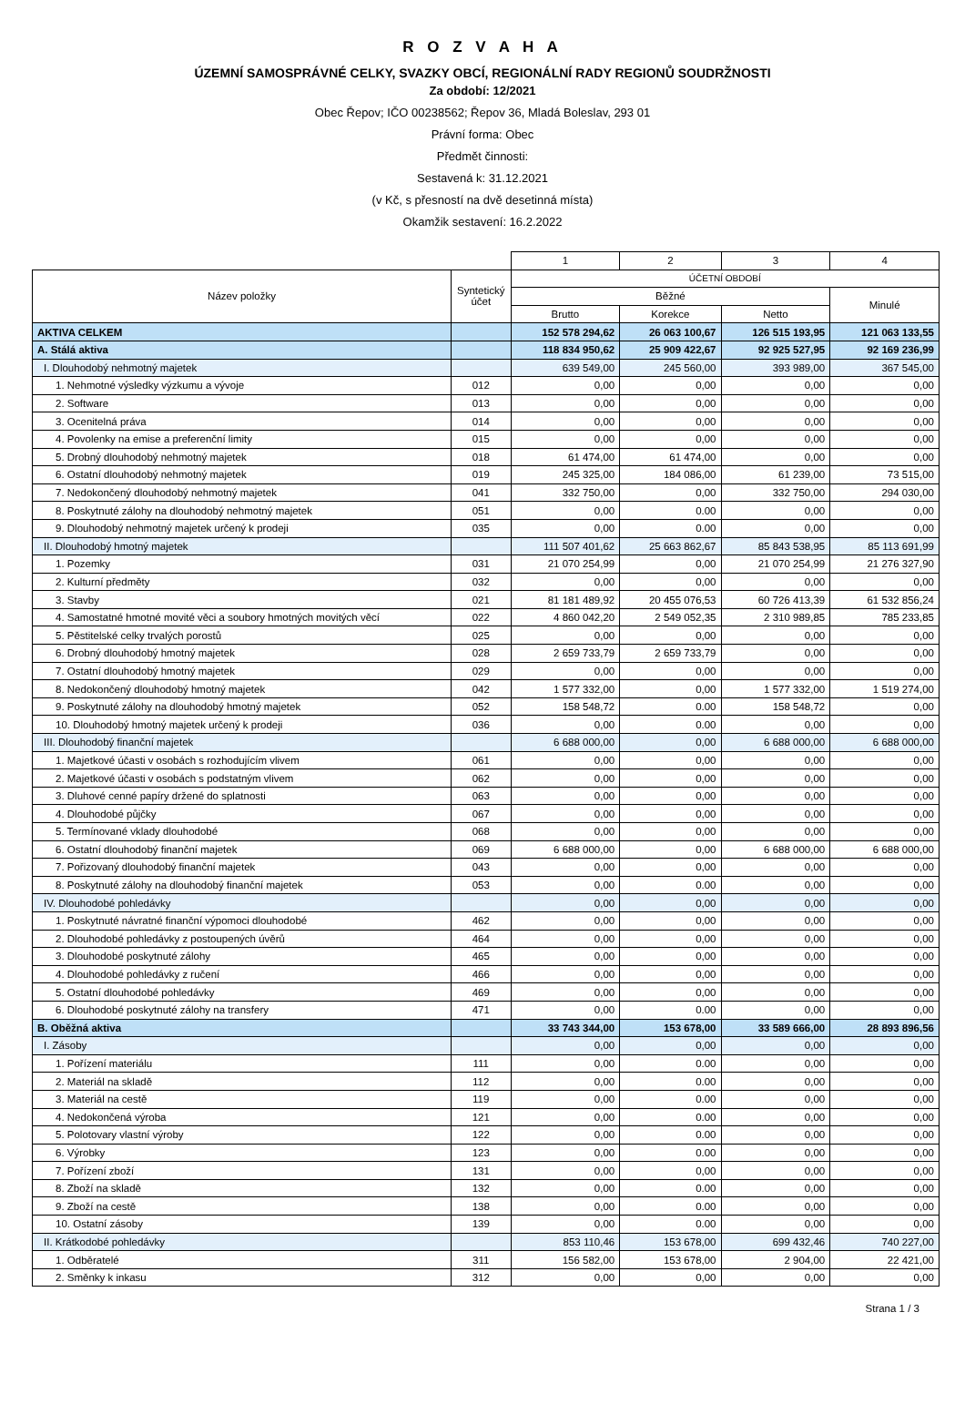R O Z V A H A
ÚZEMNÍ SAMOSPRÁVNÉ CELKY, SVAZKY OBCÍ, REGIONÁLNÍ RADY REGIONŮ SOUDRŽNOSTI
Za období: 12/2021
Obec Řepov; IČO 00238562; Řepov 36, Mladá Boleslav, 293 01
Právní forma: Obec
Předmět činnosti:
Sestavená k: 31.12.2021
(v Kč, s přesností na dvě desetinná místa)
Okamžik sestavení: 16.2.2022
| | | 1 | 2 | 3 | 4 |
| --- | --- | --- | --- | --- | --- |
| Název položky | Syntetický účet | ÚČETNÍ OBDOBÍ | | | |
| | | Běžné | | | Minulé |
| | | Brutto | Korekce | Netto | |
| AKTIVA CELKEM | | 152 578 294,62 | 26 063 100,67 | 126 515 193,95 | 121 063 133,55 |
| A. Stálá aktiva | | 118 834 950,62 | 25 909 422,67 | 92 925 527,95 | 92 169 236,99 |
| I. Dlouhodobý nehmotný majetek | | 639 549,00 | 245 560,00 | 393 989,00 | 367 545,00 |
| 1. Nehmotné výsledky výzkumu a vývoje | 012 | 0,00 | 0,00 | 0,00 | 0,00 |
| 2. Software | 013 | 0,00 | 0,00 | 0,00 | 0,00 |
| 3. Ocenitelná práva | 014 | 0,00 | 0,00 | 0,00 | 0,00 |
| 4. Povolenky na emise a preferenční limity | 015 | 0,00 | 0,00 | 0,00 | 0,00 |
| 5. Drobný dlouhodobý nehmotný majetek | 018 | 61 474,00 | 61 474,00 | 0,00 | 0,00 |
| 6. Ostatní dlouhodobý nehmotný majetek | 019 | 245 325,00 | 184 086,00 | 61 239,00 | 73 515,00 |
| 7. Nedokončený dlouhodobý nehmotný majetek | 041 | 332 750,00 | 0,00 | 332 750,00 | 294 030,00 |
| 8. Poskytnuté zálohy na dlouhodobý nehmotný majetek | 051 | 0,00 | 0.00 | 0,00 | 0,00 |
| 9. Dlouhodobý nehmotný majetek určený k prodeji | 035 | 0,00 | 0.00 | 0,00 | 0,00 |
| II. Dlouhodobý hmotný majetek | | 111 507 401,62 | 25 663 862,67 | 85 843 538,95 | 85 113 691,99 |
| 1. Pozemky | 031 | 21 070 254,99 | 0,00 | 21 070 254,99 | 21 276 327,90 |
| 2. Kulturní předměty | 032 | 0,00 | 0,00 | 0,00 | 0,00 |
| 3. Stavby | 021 | 81 181 489,92 | 20 455 076,53 | 60 726 413,39 | 61 532 856,24 |
| 4. Samostatné hmotné movité věci a soubory hmotných movitých věcí | 022 | 4 860 042,20 | 2 549 052,35 | 2 310 989,85 | 785 233,85 |
| 5. Pěstitelské celky trvalých porostů | 025 | 0,00 | 0,00 | 0,00 | 0,00 |
| 6. Drobný dlouhodobý hmotný majetek | 028 | 2 659 733,79 | 2 659 733,79 | 0,00 | 0,00 |
| 7. Ostatní dlouhodobý hmotný majetek | 029 | 0,00 | 0,00 | 0,00 | 0,00 |
| 8. Nedokončený dlouhodobý hmotný majetek | 042 | 1 577 332,00 | 0,00 | 1 577 332,00 | 1 519 274,00 |
| 9. Poskytnuté zálohy na dlouhodobý hmotný majetek | 052 | 158 548,72 | 0.00 | 158 548,72 | 0,00 |
| 10. Dlouhodobý hmotný majetek určený k prodeji | 036 | 0,00 | 0.00 | 0,00 | 0,00 |
| III. Dlouhodobý finanční majetek | | 6 688 000,00 | 0,00 | 6 688 000,00 | 6 688 000,00 |
| 1. Majetkové účasti v osobách s rozhodujícím vlivem | 061 | 0,00 | 0,00 | 0,00 | 0,00 |
| 2. Majetkové účasti v osobách s podstatným vlivem | 062 | 0,00 | 0,00 | 0,00 | 0,00 |
| 3. Dluhové cenné papíry držené do splatnosti | 063 | 0,00 | 0,00 | 0,00 | 0,00 |
| 4. Dlouhodobé půjčky | 067 | 0,00 | 0,00 | 0,00 | 0,00 |
| 5. Termínované vklady dlouhodobé | 068 | 0,00 | 0,00 | 0,00 | 0,00 |
| 6. Ostatní dlouhodobý finanční majetek | 069 | 6 688 000,00 | 0,00 | 6 688 000,00 | 6 688 000,00 |
| 7. Pořizovaný dlouhodobý finanční majetek | 043 | 0,00 | 0,00 | 0,00 | 0,00 |
| 8. Poskytnuté zálohy na dlouhodobý finanční majetek | 053 | 0,00 | 0.00 | 0,00 | 0,00 |
| IV. Dlouhodobé pohledávky | | 0,00 | 0,00 | 0,00 | 0,00 |
| 1. Poskytnuté návratné finanční výpomoci dlouhodobé | 462 | 0,00 | 0,00 | 0,00 | 0,00 |
| 2. Dlouhodobé pohledávky z postoupených úvěrů | 464 | 0,00 | 0,00 | 0,00 | 0,00 |
| 3. Dlouhodobé poskytnuté zálohy | 465 | 0,00 | 0,00 | 0,00 | 0,00 |
| 4. Dlouhodobé pohledávky z ručení | 466 | 0,00 | 0,00 | 0,00 | 0,00 |
| 5. Ostatní dlouhodobé pohledávky | 469 | 0,00 | 0,00 | 0,00 | 0,00 |
| 6. Dlouhodobé poskytnuté zálohy na transfery | 471 | 0,00 | 0.00 | 0,00 | 0,00 |
| B. Oběžná aktiva | | 33 743 344,00 | 153 678,00 | 33 589 666,00 | 28 893 896,56 |
| I. Zásoby | | 0,00 | 0,00 | 0,00 | 0,00 |
| 1. Pořízení materiálu | 111 | 0,00 | 0.00 | 0,00 | 0,00 |
| 2. Materiál na skladě | 112 | 0,00 | 0.00 | 0,00 | 0,00 |
| 3. Materiál na cestě | 119 | 0,00 | 0.00 | 0,00 | 0,00 |
| 4. Nedokončená výroba | 121 | 0,00 | 0.00 | 0,00 | 0,00 |
| 5. Polotovary vlastní výroby | 122 | 0,00 | 0.00 | 0,00 | 0,00 |
| 6. Výrobky | 123 | 0,00 | 0.00 | 0,00 | 0,00 |
| 7. Pořízení zboží | 131 | 0,00 | 0,00 | 0,00 | 0,00 |
| 8. Zboží na skladě | 132 | 0,00 | 0.00 | 0,00 | 0,00 |
| 9. Zboží na cestě | 138 | 0,00 | 0.00 | 0,00 | 0,00 |
| 10. Ostatní zásoby | 139 | 0,00 | 0.00 | 0,00 | 0,00 |
| II. Krátkodobé pohledávky | | 853 110,46 | 153 678,00 | 699 432,46 | 740 227,00 |
| 1. Odběratelé | 311 | 156 582,00 | 153 678,00 | 2 904,00 | 22 421,00 |
| 2. Směnky k inkasu | 312 | 0,00 | 0,00 | 0,00 | 0,00 |
Strana 1 / 3